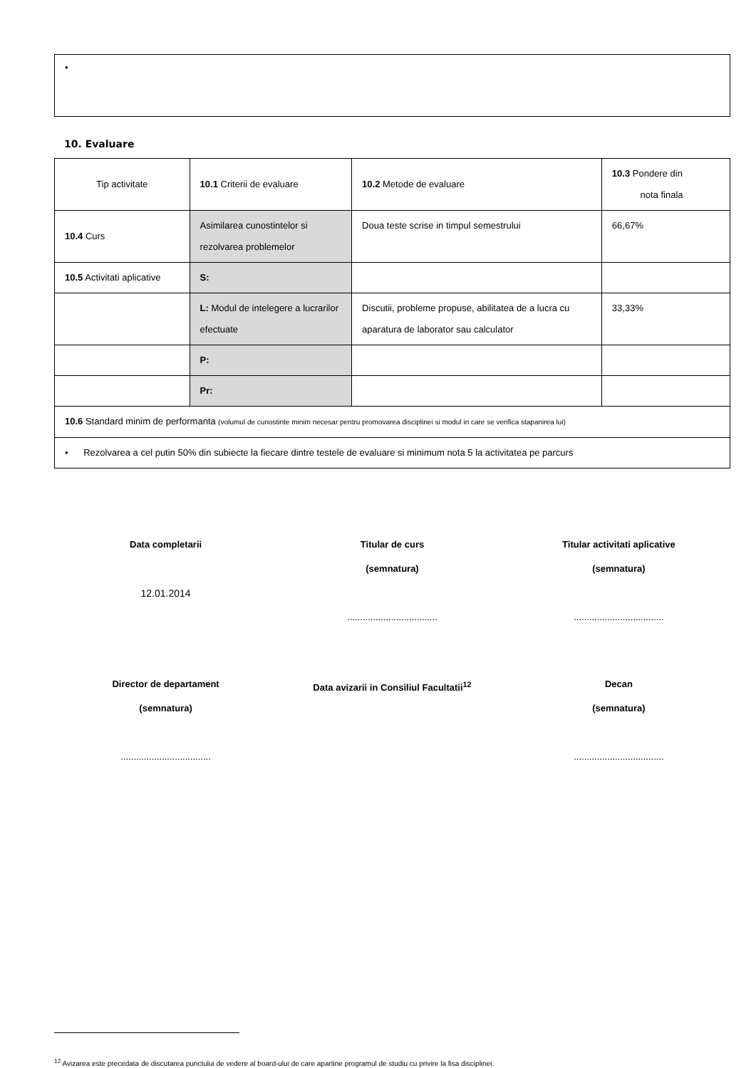•
10. Evaluare
| Tip activitate | 10.1 Criterii de evaluare | 10.2 Metode de evaluare | 10.3 Pondere din nota finala |
| 10.4 Curs | Asimilarea cunostintelor si rezolvarea problemelor | Doua teste scrise in timpul semestrului | 66,67% |
| 10.5 Activitati aplicative | S: | | |
| | L: Modul de intelegere a lucrarilor efectuate | Discutii, probleme propuse, abilitatea de a lucra cu aparatura de laborator sau calculator | 33,33% |
| | P: | | |
| | Pr: | | |
| 10.6 Standard minim de performanta (volumul de cunostinte minim necesar pentru promovarea disciplinei si modul in care se verifica stapanirea lui) | | | |
| • Rezolvarea a cel putin 50% din subiecte la fiecare dintre testele de evaluare si minimum nota 5 la activitatea pe parcurs | | | |
Data completarii
12.01.2014
Titular de curs
(semnatura)
...................................
Titular activitati aplicative
(semnatura)
...................................
Director de departament
(semnatura)
...................................
Data avizarii in Consiliul Facultatii<sup>12</sup>
Decan
(semnatura)
...................................
<sup>12</sup> Avizarea este precedata de discutarea punctului de vedere al board-ului de care apartine programul de studiu cu privire la fisa disciplinei.